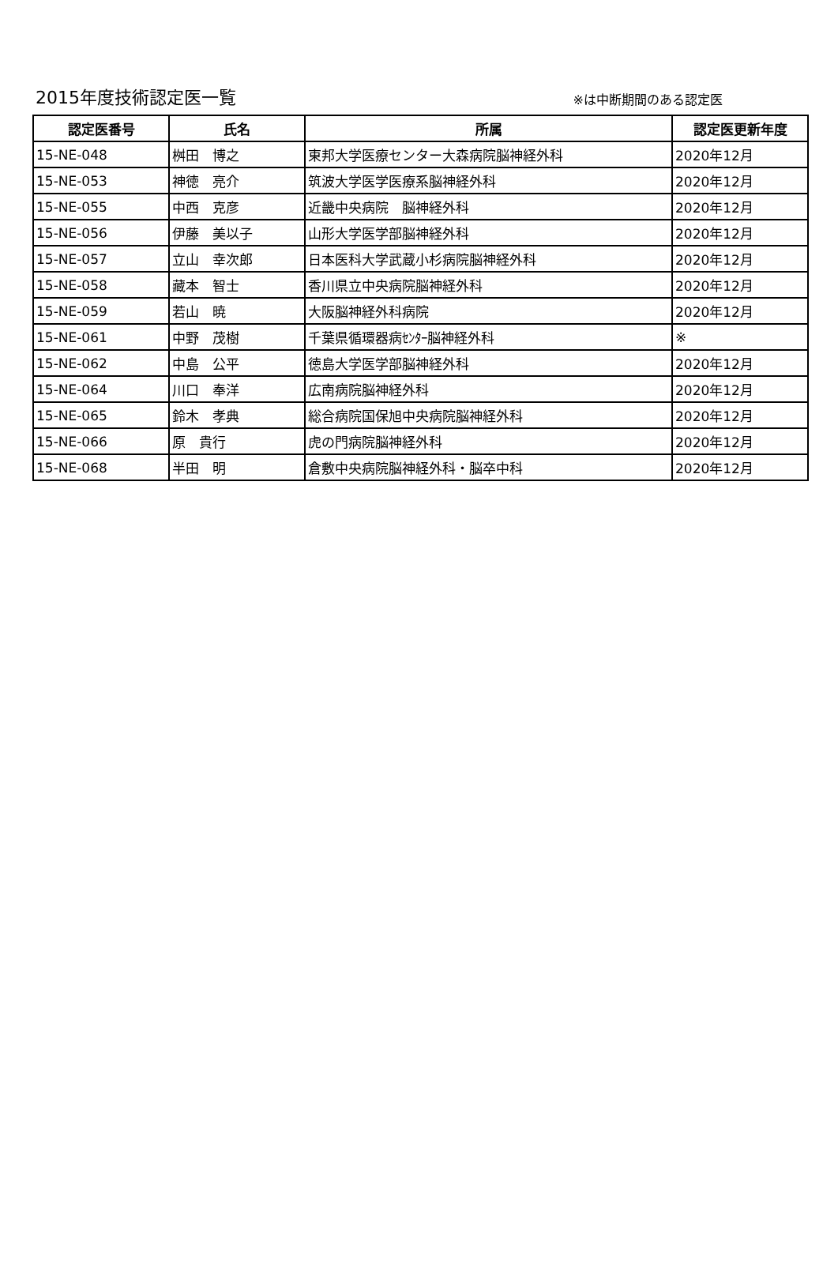2015年度技術認定医一覧
※は中断期間のある認定医
| 認定医番号 | 氏名 | 所属 | 認定医更新年度 |
| --- | --- | --- | --- |
| 15-NE-048 | 桝田 博之 | 東邦大学医療センター大森病院脳神経外科 | 2020年12月 |
| 15-NE-053 | 神徳 亮介 | 筑波大学医学医療系脳神経外科 | 2020年12月 |
| 15-NE-055 | 中西 克彦 | 近畿中央病院 脳神経外科 | 2020年12月 |
| 15-NE-056 | 伊藤 美以子 | 山形大学医学部脳神経外科 | 2020年12月 |
| 15-NE-057 | 立山 幸次郎 | 日本医科大学武蔵小杉病院脳神経外科 | 2020年12月 |
| 15-NE-058 | 藏本 智士 | 香川県立中央病院脳神経外科 | 2020年12月 |
| 15-NE-059 | 若山 暁 | 大阪脳神経外科病院 | 2020年12月 |
| 15-NE-061 | 中野 茂樹 | 千葉県循環器病ｾﾝﾀｰ脳神経外科 | ※ |
| 15-NE-062 | 中島 公平 | 徳島大学医学部脳神経外科 | 2020年12月 |
| 15-NE-064 | 川口 奉洋 | 広南病院脳神経外科 | 2020年12月 |
| 15-NE-065 | 鈴木 孝典 | 総合病院国保旭中央病院脳神経外科 | 2020年12月 |
| 15-NE-066 | 原 貴行 | 虎の門病院脳神経外科 | 2020年12月 |
| 15-NE-068 | 半田 明 | 倉敷中央病院脳神経外科・脳卒中科 | 2020年12月 |